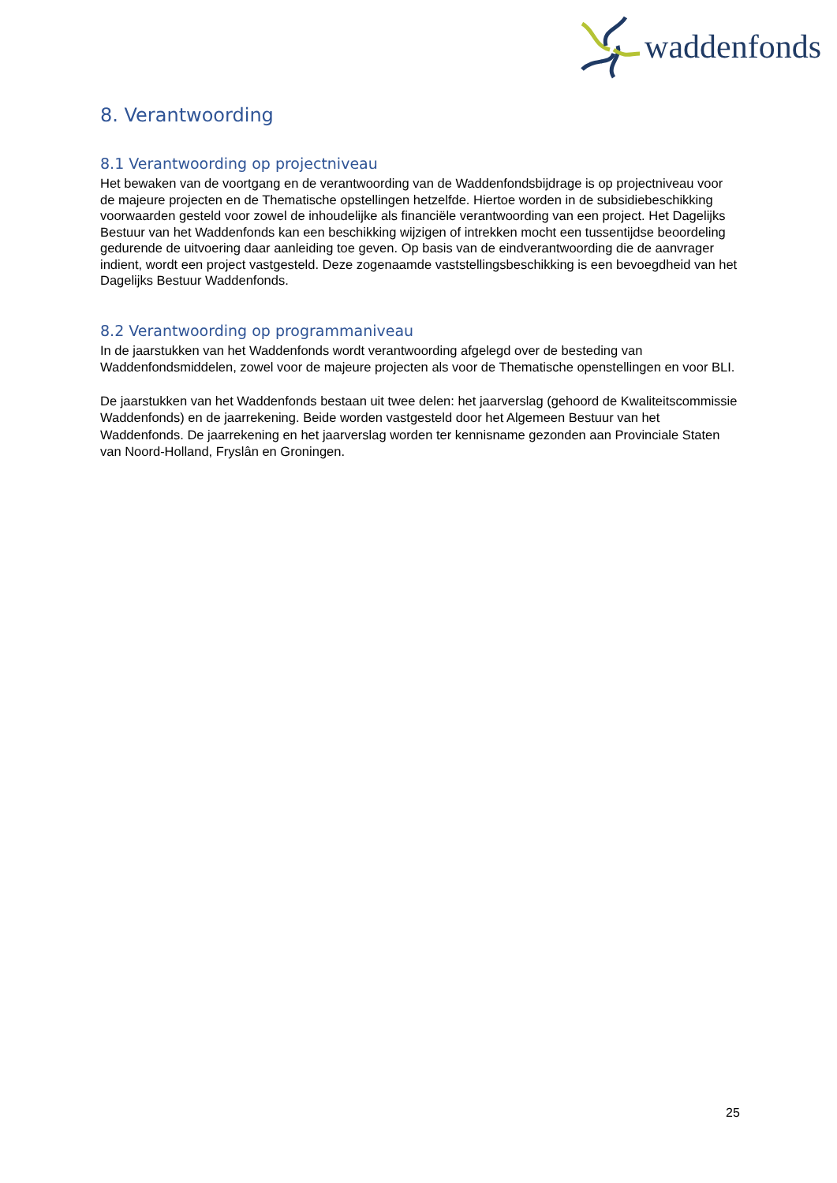waddenfonds
8. Verantwoording
8.1 Verantwoording op projectniveau
Het bewaken van de voortgang en de verantwoording van de Waddenfondsbijdrage is op projectniveau voor de majeure projecten en de Thematische opstellingen hetzelfde. Hiertoe worden in de subsidiebeschikking voorwaarden gesteld voor zowel de inhoudelijke als financiële verantwoording van een project. Het Dagelijks Bestuur van het Waddenfonds kan een beschikking wijzigen of intrekken mocht een tussentijdse beoordeling gedurende de uitvoering daar aanleiding toe geven. Op basis van de eindverantwoording die de aanvrager indient, wordt een project vastgesteld. Deze zogenaamde vaststellingsbeschikking is een bevoegdheid van het Dagelijks Bestuur Waddenfonds.
8.2 Verantwoording op programmaniveau
In de jaarstukken van het Waddenfonds wordt verantwoording afgelegd over de besteding van Waddenfondsmiddelen, zowel voor de majeure projecten als voor de Thematische openstellingen en voor BLI.
De jaarstukken van het Waddenfonds bestaan uit twee delen: het jaarverslag (gehoord de Kwaliteitscommissie Waddenfonds) en de jaarrekening. Beide worden vastgesteld door het Algemeen Bestuur van het Waddenfonds. De jaarrekening en het jaarverslag worden ter kennisname gezonden aan Provinciale Staten van Noord-Holland, Fryslân en Groningen.
25